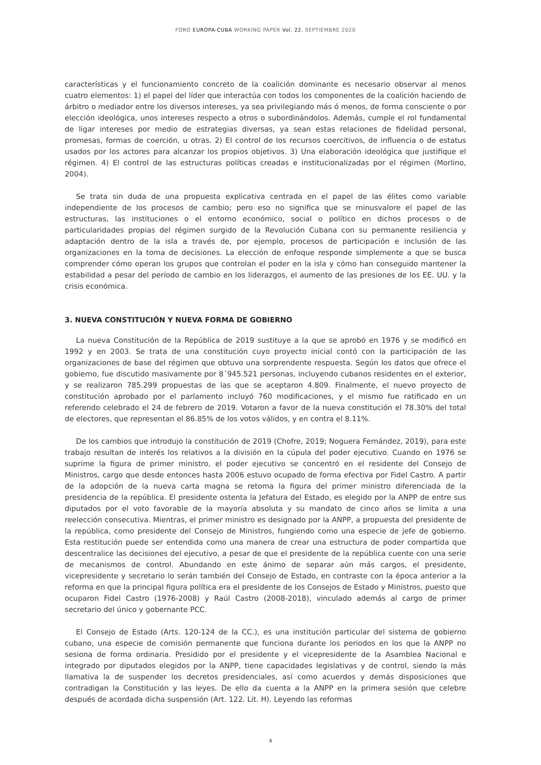FORO EUROPA-CUBA WORKING PAPER Vol. 22. SEPTIEMBRE 2020
características y el funcionamiento concreto de la coalición dominante es necesario observar al menos cuatro elementos: 1) el papel del líder que interactúa con todos los componentes de la coalición haciendo de árbitro o mediador entre los diversos intereses, ya sea privilegiando más ó menos, de forma consciente o por elección ideológica, unos intereses respecto a otros o subordinándolos. Además, cumple el rol fundamental de ligar intereses por medio de estrategias diversas, ya sean estas relaciones de fidelidad personal, promesas, formas de coerción, u otras. 2) El control de los recursos coercitivos, de influencia o de estatus usados por los actores para alcanzar los propios objetivos. 3) Una elaboración ideológica que justifique el régimen. 4) El control de las estructuras políticas creadas e institucionalizadas por el régimen (Morlino, 2004).
Se trata sin duda de una propuesta explicativa centrada en el papel de las élites como variable independiente de los procesos de cambio; pero eso no significa que se minusvalore el papel de las estructuras, las instituciones o el entorno económico, social o político en dichos procesos o de particularidades propias del régimen surgido de la Revolución Cubana con su permanente resiliencia y adaptación dentro de la isla a través de, por ejemplo, procesos de participación e inclusión de las organizaciones en la toma de decisiones. La elección de enfoque responde simplemente a que se busca comprender cómo operan los grupos que controlan el poder en la isla y cómo han conseguido mantener la estabilidad a pesar del período de cambio en los liderazgos, el aumento de las presiones de los EE. UU. y la crisis económica.
3. NUEVA CONSTITUCIÓN Y NUEVA FORMA DE GOBIERNO
La nueva Constitución de la República de 2019 sustituye a la que se aprobó en 1976 y se modificó en 1992 y en 2003. Se trata de una constitución cuyo proyecto inicial contó con la participación de las organizaciones de base del régimen que obtuvo una sorprendente respuesta. Según los datos que ofrece el gobierno, fue discutido masivamente por 8´945.521 personas, incluyendo cubanos residentes en el exterior, y se realizaron 785.299 propuestas de las que se aceptaron 4.809. Finalmente, el nuevo proyecto de constitución aprobado por el parlamento incluyó 760 modificaciones, y el mismo fue ratificado en un referendo celebrado el 24 de febrero de 2019. Votaron a favor de la nueva constitución el 78.30% del total de electores, que representan el 86.85% de los votos válidos, y en contra el 8.11%.
De los cambios que introdujo la constitución de 2019 (Chofre, 2019; Noguera Fernández, 2019), para este trabajo resultan de interés los relativos a la división en la cúpula del poder ejecutivo. Cuando en 1976 se suprime la figura de primer ministro, el poder ejecutivo se concentró en el residente del Consejo de Ministros, cargo que desde entonces hasta 2006 estuvo ocupado de forma efectiva por Fidel Castro. A partir de la adopción de la nueva carta magna se retoma la figura del primer ministro diferenciada de la presidencia de la república. El presidente ostenta la Jefatura del Estado, es elegido por la ANPP de entre sus diputados por el voto favorable de la mayoría absoluta y su mandato de cinco años se limita a una reelección consecutiva. Mientras, el primer ministro es designado por la ANPP, a propuesta del presidente de la república, como presidente del Consejo de Ministros, fungiendo como una especie de jefe de gobierno. Esta restitución puede ser entendida como una manera de crear una estructura de poder compartida que descentralice las decisiones del ejecutivo, a pesar de que el presidente de la república cuente con una serie de mecanismos de control. Abundando en este ánimo de separar aún más cargos, el presidente, vicepresidente y secretario lo serán también del Consejo de Estado, en contraste con la época anterior a la reforma en que la principal figura política era el presidente de los Consejos de Estado y Ministros, puesto que ocuparon Fidel Castro (1976-2008) y Raúl Castro (2008-2018), vinculado además al cargo de primer secretario del único y gobernante PCC.
El Consejo de Estado (Arts. 120-124 de la CC.), es una institución particular del sistema de gobierno cubano, una especie de comisión permanente que funciona durante los periodos en los que la ANPP no sesiona de forma ordinaria. Presidido por el presidente y el vicepresidente de la Asamblea Nacional e integrado por diputados elegidos por la ANPP, tiene capacidades legislativas y de control, siendo la más llamativa la de suspender los decretos presidenciales, así como acuerdos y demás disposiciones que contradigan la Constitución y las leyes. De ello da cuenta a la ANPP en la primera sesión que celebre después de acordada dicha suspensión (Art. 122. Lit. H). Leyendo las reformas
4